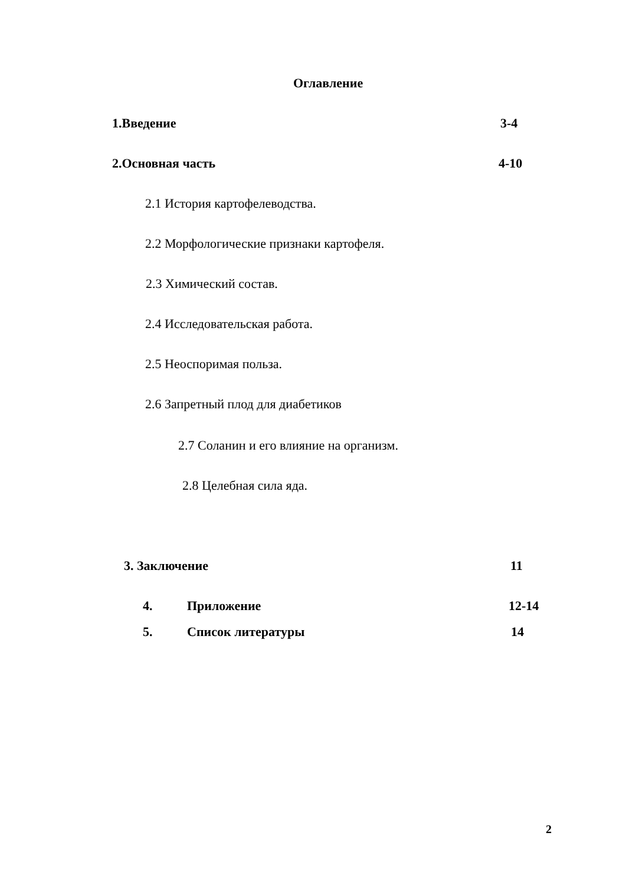Оглавление
1.Введение 3-4
2.Основная часть 4-10
2.1 История картофелеводства.
2.2 Морфологические признаки картофеля.
2.3 Химический состав.
2.4 Исследовательская работа.
2.5 Неоспоримая польза.
2.6 Запретный плод для диабетиков
2.7 Соланин и его влияние на организм.
2.8 Целебная сила яда.
3. Заключение 11
4. Приложение 12-14
5. Список литературы 14
2